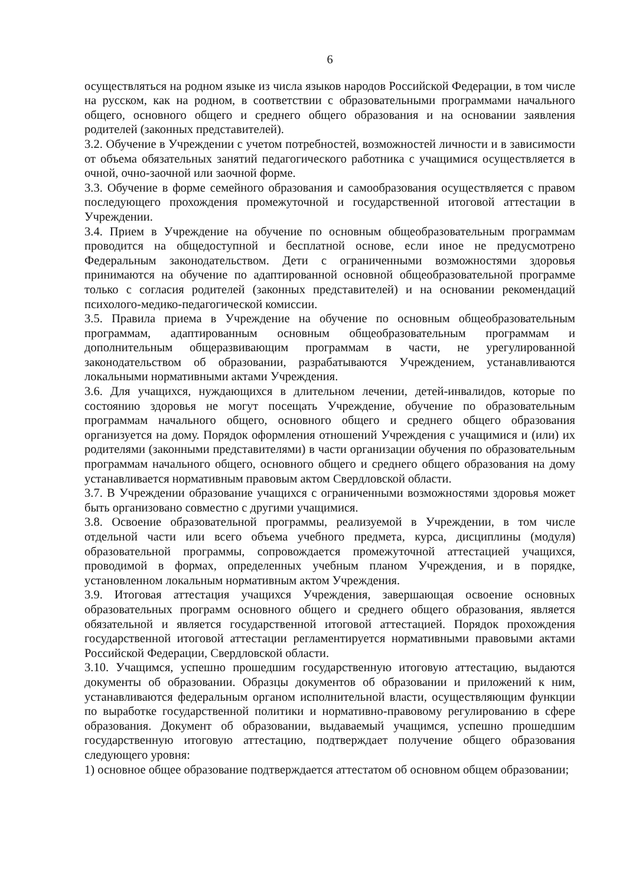6
осуществляться на родном языке из числа языков народов Российской Федерации, в том числе на русском, как на родном, в соответствии с образовательными программами начального общего, основного общего и среднего общего образования и на основании заявления родителей (законных представителей).
3.2. Обучение в Учреждении с учетом потребностей, возможностей личности и в зависимости от объема обязательных занятий педагогического работника с учащимися осуществляется в очной, очно-заочной или заочной форме.
3.3. Обучение в форме семейного образования и самообразования осуществляется с правом последующего прохождения промежуточной и государственной итоговой аттестации в Учреждении.
3.4. Прием в Учреждение на обучение по основным общеобразовательным программам проводится на общедоступной и бесплатной основе, если иное не предусмотрено Федеральным законодательством. Дети с ограниченными возможностями здоровья принимаются на обучение по адаптированной основной общеобразовательной программе только с согласия родителей (законных представителей) и на основании рекомендаций психолого-медико-педагогической комиссии.
3.5. Правила приема в Учреждение на обучение по основным общеобразовательным программам, адаптированным основным общеобразовательным программам и дополнительным общеразвивающим программам в части, не урегулированной законодательством об образовании, разрабатываются Учреждением, устанавливаются локальными нормативными актами Учреждения.
3.6. Для учащихся, нуждающихся в длительном лечении, детей-инвалидов, которые по состоянию здоровья не могут посещать Учреждение, обучение по образовательным программам начального общего, основного общего и среднего общего образования организуется на дому. Порядок оформления отношений Учреждения с учащимися и (или) их родителями (законными представителями) в части организации обучения по образовательным программам начального общего, основного общего и среднего общего образования на дому устанавливается нормативным правовым актом Свердловской области.
3.7. В Учреждении образование учащихся с ограниченными возможностями здоровья может быть организовано совместно с другими учащимися.
3.8. Освоение образовательной программы, реализуемой в Учреждении, в том числе отдельной части или всего объема учебного предмета, курса, дисциплины (модуля) образовательной программы, сопровождается промежуточной аттестацией учащихся, проводимой в формах, определенных учебным планом Учреждения, и в порядке, установленном локальным нормативным актом Учреждения.
3.9. Итоговая аттестация учащихся Учреждения, завершающая освоение основных образовательных программ основного общего и среднего общего образования, является обязательной и является государственной итоговой аттестацией. Порядок прохождения государственной итоговой аттестации регламентируется нормативными правовыми актами Российской Федерации, Свердловской области.
3.10. Учащимся, успешно прошедшим государственную итоговую аттестацию, выдаются документы об образовании. Образцы документов об образовании и приложений к ним, устанавливаются федеральным органом исполнительной власти, осуществляющим функции по выработке государственной политики и нормативно-правовому регулированию в сфере образования. Документ об образовании, выдаваемый учащимся, успешно прошедшим государственную итоговую аттестацию, подтверждает получение общего образования следующего уровня:
1) основное общее образование подтверждается аттестатом об основном общем образовании;